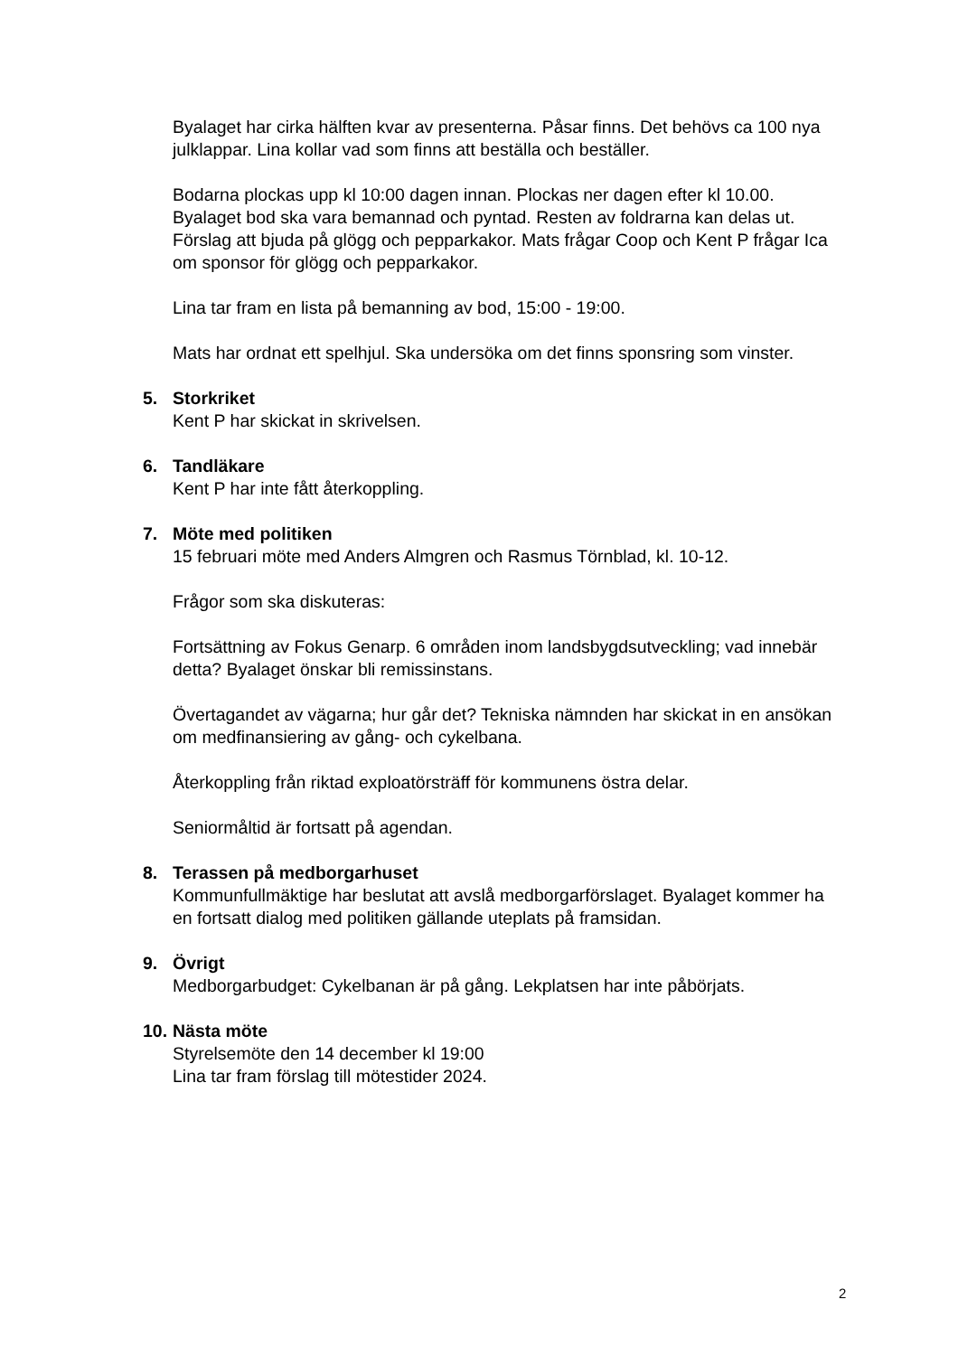Byalaget har cirka hälften kvar av presenterna. Påsar finns. Det behövs ca 100 nya julklappar. Lina kollar vad som finns att beställa och beställer.
Bodarna plockas upp kl 10:00 dagen innan. Plockas ner dagen efter kl 10.00. Byalaget bod ska vara bemannad och pyntad. Resten av foldrarna kan delas ut. Förslag att bjuda på glögg och pepparkakor. Mats frågar Coop och Kent P frågar Ica om sponsor för glögg och pepparkakor.
Lina tar fram en lista på bemanning av bod, 15:00 - 19:00.
Mats har ordnat ett spelhjul. Ska undersöka om det finns sponsring som vinster.
5. Storkriket
Kent P har skickat in skrivelsen.
6. Tandläkare
Kent P har inte fått återkoppling.
7. Möte med politiken
15 februari möte med Anders Almgren och Rasmus Törnblad, kl. 10-12.
Frågor som ska diskuteras:
Fortsättning av Fokus Genarp. 6 områden inom landsbygdsutveckling; vad innebär detta? Byalaget önskar bli remissinstans.
Övertagandet av vägarna; hur går det? Tekniska nämnden har skickat in en ansökan om medfinansiering av gång- och cykelbana.
Återkoppling från riktad exploatörsträff för kommunens östra delar.
Seniormåltid är fortsatt på agendan.
8. Terassen på medborgarhuset
Kommunfullmäktige har beslutat att avslå medborgarförslaget. Byalaget kommer ha en fortsatt dialog med politiken gällande uteplats på framsidan.
9. Övrigt
Medborgarbudget: Cykelbanan är på gång. Lekplatsen har inte påbörjats.
10.
Nästa möte
Styrelsemöte den 14 december kl 19:00
Lina tar fram förslag till mötestider 2024.
2